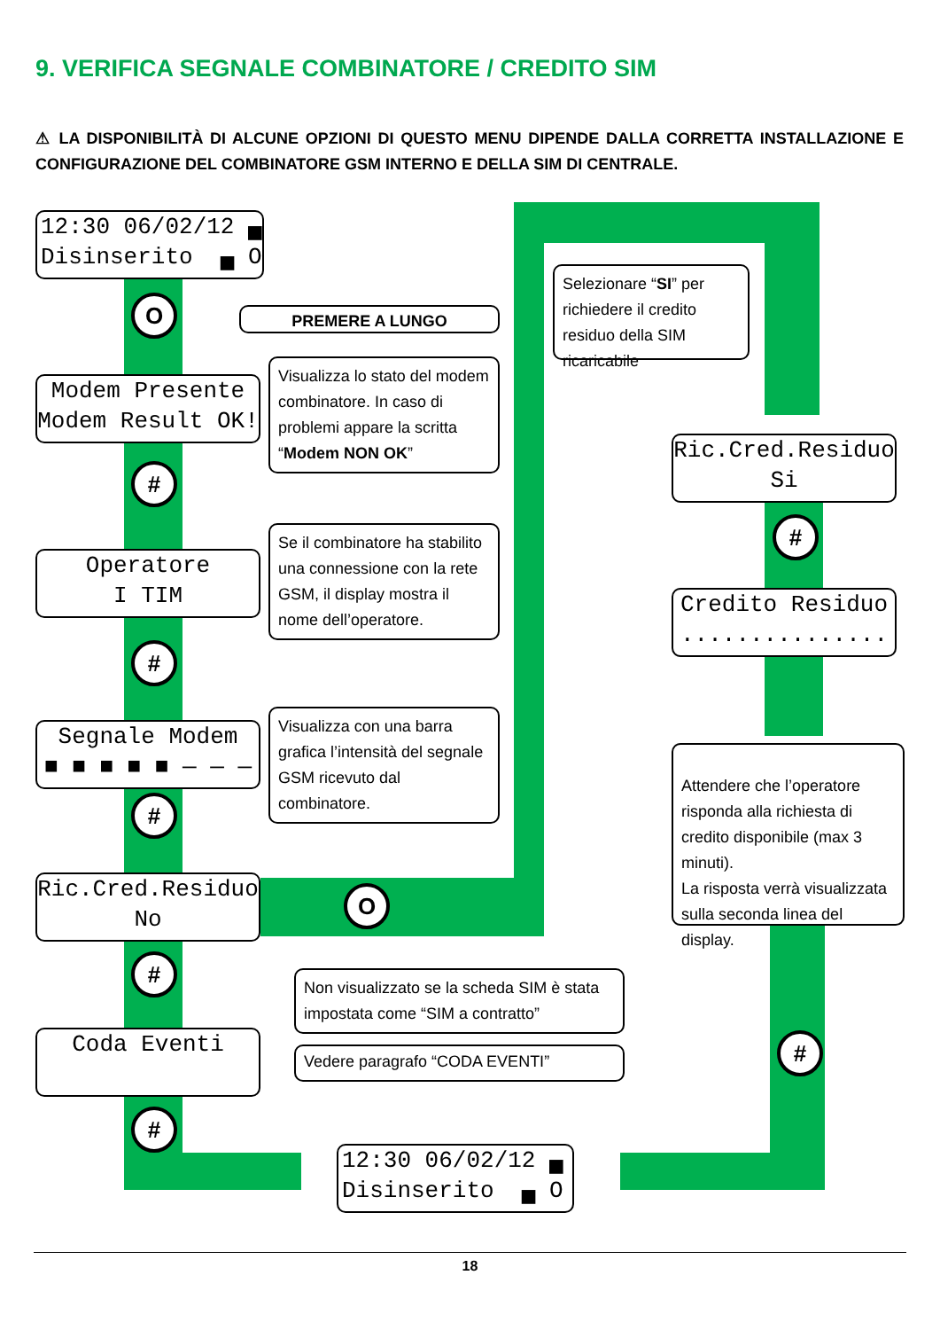9. VERIFICA SEGNALE COMBINATORE / CREDITO SIM
⚠ LA DISPONIBILITÀ DI ALCUNE OPZIONI DI QUESTO MENU DIPENDE DALLA CORRETTA INSTALLAZIONE E CONFIGURAZIONE DEL COMBINATORE GSM INTERNO E DELLA SIM DI CENTRALE.
12:30 06/02/12 ▄ Disinserito ▄ O
O PREMERE A LUNGO
Modem Presente Modem Result OK!
Visualizza lo stato del modem combinatore. In caso di problemi appare la scritta “Modem NON OK”
#
Operatore I TIM
Se il combinatore ha stabilito una connessione con la rete GSM, il display mostra il nome dell’operatore.
#
Segnale Modem ■ ■ ■ ■ ■ — — —
Visualizza con una barra grafica l’intensità del segnale GSM ricevuto dal combinatore.
#
Ric.Cred.Residuo No
O
#
Non visualizzato se la scheda SIM è stata impostata come “SIM a contratto”
Coda Eventi
Vedere paragrafo “CODA EVENTI”
#
12:30 06/02/12 ▄ Disinserito ▄ O
Selezionare “SI” per richiedere il credito residuo della SIM ricaricabile
Ric.Cred.Residuo Si
#
Credito Residuo ...............
Attendere che l’operatore risponda alla richiesta di credito disponibile (max 3 minuti).
La risposta verrà visualizzata sulla seconda linea del display.
#
18